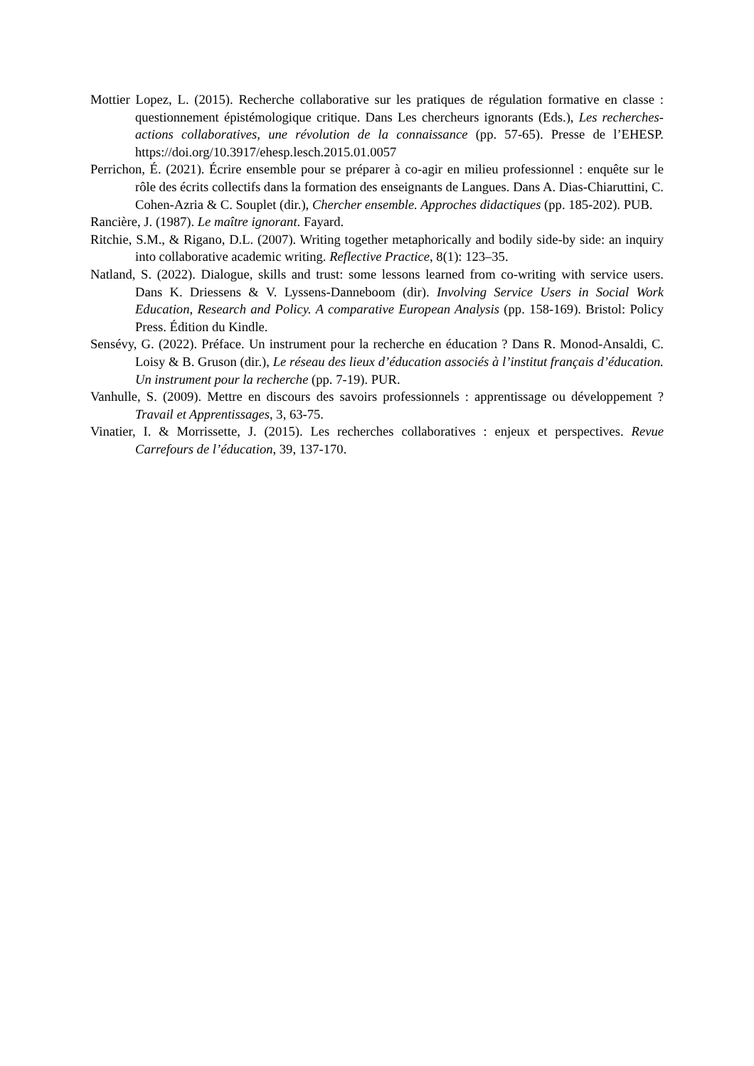Mottier Lopez, L. (2015). Recherche collaborative sur les pratiques de régulation formative en classe : questionnement épistémologique critique. Dans Les chercheurs ignorants (Eds.), Les recherches-actions collaboratives, une révolution de la connaissance (pp. 57-65). Presse de l’EHESP. https://doi.org/10.3917/ehesp.lesch.2015.01.0057
Perrichon, É. (2021). Écrire ensemble pour se préparer à co-agir en milieu professionnel : enquête sur le rôle des écrits collectifs dans la formation des enseignants de Langues. Dans A. Dias-Chiaruttini, C. Cohen-Azria & C. Souplet (dir.), Chercher ensemble. Approches didactiques (pp. 185-202). PUB.
Rancière, J. (1987). Le maître ignorant. Fayard.
Ritchie, S.M., & Rigano, D.L. (2007). Writing together metaphorically and bodily side-by side: an inquiry into collaborative academic writing. Reflective Practice, 8(1): 123–35.
Natland, S. (2022). Dialogue, skills and trust: some lessons learned from co-writing with service users. Dans K. Driessens & V. Lyssens-Danneboom (dir). Involving Service Users in Social Work Education, Research and Policy. A comparative European Analysis (pp. 158-169). Bristol: Policy Press. Édition du Kindle.
Sensévy, G. (2022). Préface. Un instrument pour la recherche en éducation ? Dans R. Monod-Ansaldi, C. Loisy & B. Gruson (dir.), Le réseau des lieux d’éducation associés à l’institut français d’éducation. Un instrument pour la recherche (pp. 7-19). PUR.
Vanhulle, S. (2009). Mettre en discours des savoirs professionnels : apprentissage ou développement ? Travail et Apprentissages, 3, 63-75.
Vinatier, I. & Morrissette, J. (2015). Les recherches collaboratives : enjeux et perspectives. Revue Carrefours de l’éducation, 39, 137-170.